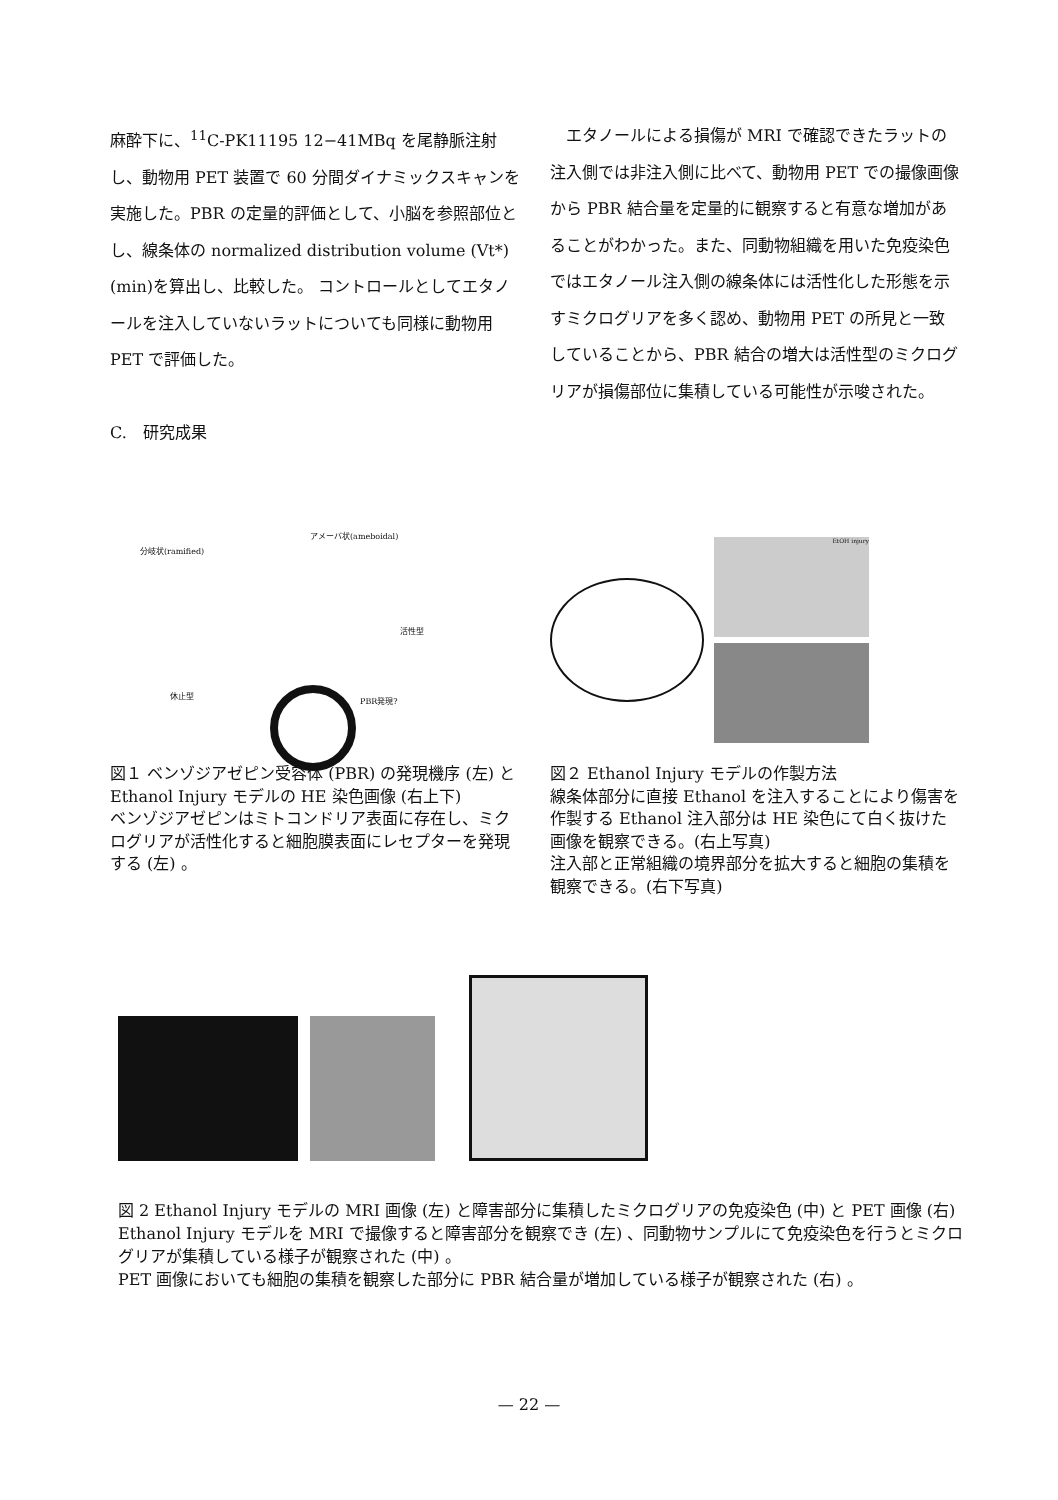麻酔下に、<sup>11</sup>C-PK11195 12−41MBq を尾静脈注射し、動物用 PET 装置で 60 分間ダイナミックスキャンを実施した。PBR の定量的評価として、小脳を参照部位とし、線条体の normalized distribution volume (Vt*)(min)を算出し、比較した。 コントロールとしてエタノールを注入していないラットについても同様に動物用 PET で評価した。
C.　研究成果
　エタノールによる損傷が MRI で確認できたラットの注入側では非注入側に比べて、動物用 PET での撮像画像から PBR 結合量を定量的に観察すると有意な増加があることがわかった。また、同動物組織を用いた免疫染色ではエタノール注入側の線条体には活性化した形態を示すミクログリアを多く認め、動物用 PET の所見と一致していることから、PBR 結合の増大は活性型のミクログリアが損傷部位に集積している可能性が示唆された。
分岐状(ramified)
アメーバ状(ameboidal)
活性型
休止型
PBR発現?
図１ ベンゾジアゼピン受容体 (PBR) の発現機序 (左) と Ethanol Injury モデルの HE 染色画像 (右上下)
ベンゾジアゼピンはミトコンドリア表面に存在し、ミクログリアが活性化すると細胞膜表面にレセプターを発現する (左) 。
EtOH injury
図２ Ethanol Injury モデルの作製方法
線条体部分に直接 Ethanol を注入することにより傷害を作製する Ethanol 注入部分は HE 染色にて白く抜けた画像を観察できる。(右上写真)
注入部と正常組織の境界部分を拡大すると細胞の集積を観察できる。(右下写真)
図 2 Ethanol Injury モデルの MRI 画像 (左) と障害部分に集積したミクログリアの免疫染色 (中) と PET 画像 (右)
Ethanol Injury モデルを MRI で撮像すると障害部分を観察でき (左) 、同動物サンプルにて免疫染色を行うとミクログリアが集積している様子が観察された (中) 。
PET 画像においても細胞の集積を観察した部分に PBR 結合量が増加している様子が観察された (右) 。
— 22 —